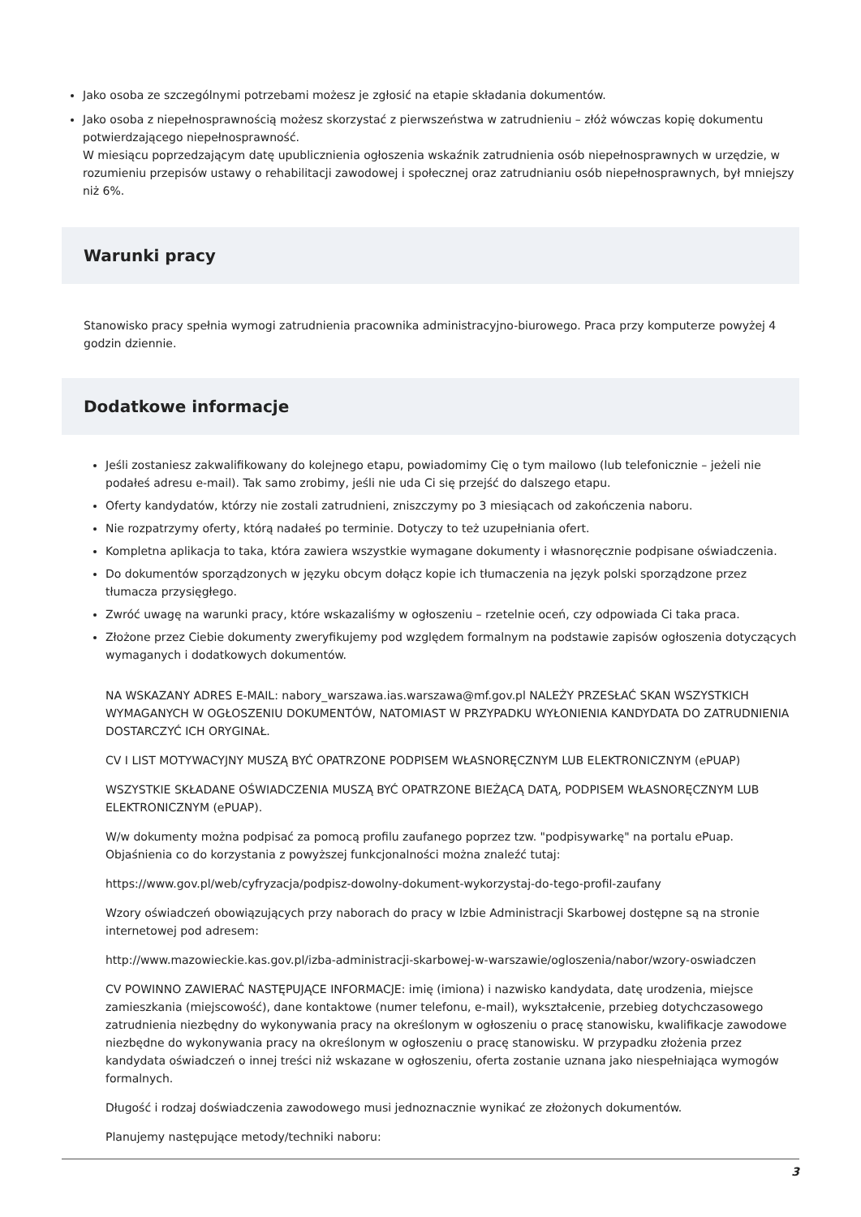Jako osoba ze szczególnymi potrzebami możesz je zgłosić na etapie składania dokumentów.
Jako osoba z niepełnosprawnością możesz skorzystać z pierwszeństwa w zatrudnieniu – złóż wówczas kopię dokumentu potwierdzającego niepełnosprawność.
W miesiącu poprzedzającym datę upublicznienia ogłoszenia wskaźnik zatrudnienia osób niepełnosprawnych w urzędzie, w rozumieniu przepisów ustawy o rehabilitacji zawodowej i społecznej oraz zatrudnianiu osób niepełnosprawnych, był mniejszy niż 6%.
Warunki pracy
Stanowisko pracy spełnia wymogi zatrudnienia pracownika administracyjno-biurowego. Praca przy komputerze powyżej 4 godzin dziennie.
Dodatkowe informacje
Jeśli zostaniesz zakwalifikowany do kolejnego etapu, powiadomimy Cię o tym mailowo (lub telefonicznie – jeżeli nie podałeś adresu e-mail). Tak samo zrobimy, jeśli nie uda Ci się przejść do dalszego etapu.
Oferty kandydatów, którzy nie zostali zatrudnieni, zniszczymy po 3 miesiącach od zakończenia naboru.
Nie rozpatrzymy oferty, którą nadałeś po terminie. Dotyczy to też uzupełniania ofert.
Kompletna aplikacja to taka, która zawiera wszystkie wymagane dokumenty i własnoręcznie podpisane oświadczenia.
Do dokumentów sporządzonych w języku obcym dołącz kopie ich tłumaczenia na język polski sporządzone przez tłumacza przysięgłego.
Zwróć uwagę na warunki pracy, które wskazaliśmy w ogłoszeniu – rzetelnie oceń, czy odpowiada Ci taka praca.
Złożone przez Ciebie dokumenty zweryfikujemy pod względem formalnym na podstawie zapisów ogłoszenia dotyczących wymaganych i dodatkowych dokumentów.
NA WSKAZANY ADRES E-MAIL: nabory_warszawa.ias.warszawa@mf.gov.pl NALEŻY PRZESŁAĆ SKAN WSZYSTKICH WYMAGANYCH W OGŁOSZENIU DOKUMENTÓW, NATOMIAST W PRZYPADKU WYŁONIENIA KANDYDATA DO ZATRUDNIENIA DOSTARCZYĆ ICH ORYGINAŁ.
CV I LIST MOTYWACYJNY MUSZĄ BYĆ OPATRZONE PODPISEM WŁASNORĘCZNYM LUB ELEKTRONICZNYM (ePUAP)
WSZYSTKIE SKŁADANE OŚWIADCZENIA MUSZĄ BYĆ OPATRZONE BIEŻĄCĄ DATĄ, PODPISEM WŁASNORĘCZNYM LUB ELEKTRONICZNYM (ePUAP).
W/w dokumenty można podpisać za pomocą profilu zaufanego poprzez tzw. "podpisywarkę" na portalu ePuap. Objaśnienia co do korzystania z powyższej funkcjonalności można znaleźć tutaj:
https://www.gov.pl/web/cyfryzacja/podpisz-dowolny-dokument-wykorzystaj-do-tego-profil-zaufany
Wzory oświadczeń obowiązujących przy naborach do pracy w Izbie Administracji Skarbowej dostępne są na stronie internetowej pod adresem:
http://www.mazowieckie.kas.gov.pl/izba-administracji-skarbowej-w-warszawie/ogloszenia/nabor/wzory-oswiadczen
CV POWINNO ZAWIERAĆ NASTĘPUJĄCE INFORMACJE: imię (imiona) i nazwisko kandydata, datę urodzenia, miejsce zamieszkania (miejscowość), dane kontaktowe (numer telefonu, e-mail), wykształcenie, przebieg dotychczasowego zatrudnienia niezbędny do wykonywania pracy na określonym w ogłoszeniu o pracę stanowisku, kwalifikacje zawodowe niezbędne do wykonywania pracy na określonym w ogłoszeniu o pracę stanowisku. W przypadku złożenia przez kandydata oświadczeń o innej treści niż wskazane w ogłoszeniu, oferta zostanie uznana jako niespełniająca wymogów formalnych.
Długość i rodzaj doświadczenia zawodowego musi jednoznacznie wynikać ze złożonych dokumentów.
Planujemy następujące metody/techniki naboru:
3